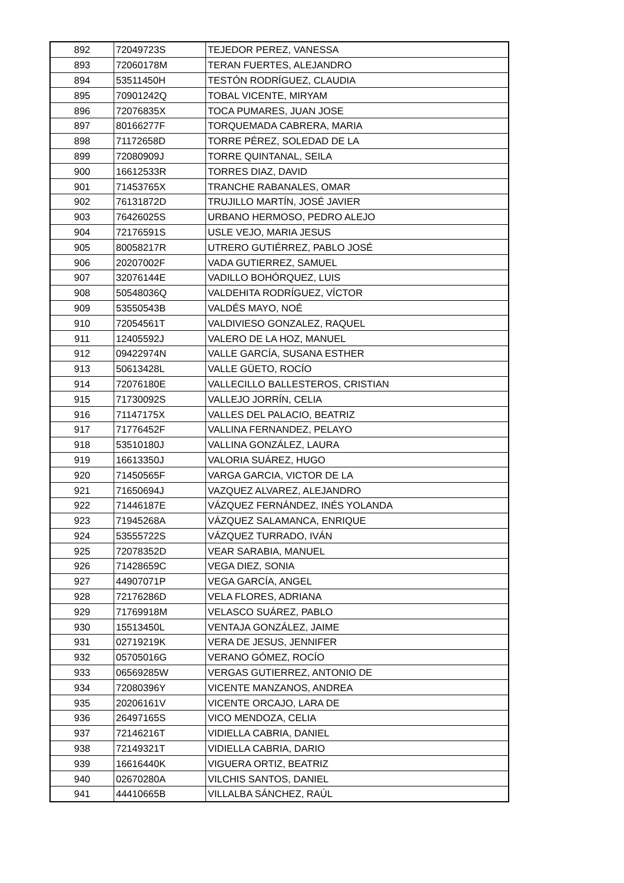| 892 | 72049723S | TEJEDOR PEREZ, VANESSA |
| 893 | 72060178M | TERAN FUERTES, ALEJANDRO |
| 894 | 53511450H | TESTÓN RODRÍGUEZ, CLAUDIA |
| 895 | 70901242Q | TOBAL VICENTE, MIRYAM |
| 896 | 72076835X | TOCA PUMARES, JUAN JOSE |
| 897 | 80166277F | TORQUEMADA CABRERA, MARIA |
| 898 | 71172658D | TORRE PÉREZ, SOLEDAD DE LA |
| 899 | 72080909J | TORRE QUINTANAL, SEILA |
| 900 | 16612533R | TORRES DIAZ, DAVID |
| 901 | 71453765X | TRANCHE RABANALES, OMAR |
| 902 | 76131872D | TRUJILLO MARTÍN, JOSÉ JAVIER |
| 903 | 76426025S | URBANO HERMOSO, PEDRO ALEJO |
| 904 | 72176591S | USLE VEJO, MARIA JESUS |
| 905 | 80058217R | UTRERO GUTIÉRREZ, PABLO JOSÉ |
| 906 | 20207002F | VADA GUTIERREZ, SAMUEL |
| 907 | 32076144E | VADILLO BOHÓRQUEZ, LUIS |
| 908 | 50548036Q | VALDEHITA RODRÍGUEZ, VÍCTOR |
| 909 | 53550543B | VALDÉS MAYO, NOÉ |
| 910 | 72054561T | VALDIVIESO GONZALEZ, RAQUEL |
| 911 | 12405592J | VALERO DE LA HOZ, MANUEL |
| 912 | 09422974N | VALLE GARCÍA, SUSANA ESTHER |
| 913 | 50613428L | VALLE GÜETO, ROCÍO |
| 914 | 72076180E | VALLECILLO BALLESTEROS, CRISTIAN |
| 915 | 71730092S | VALLEJO JORRÍN, CELIA |
| 916 | 71147175X | VALLES DEL PALACIO, BEATRIZ |
| 917 | 71776452F | VALLINA FERNANDEZ, PELAYO |
| 918 | 53510180J | VALLINA GONZÁLEZ, LAURA |
| 919 | 16613350J | VALORIA SUÁREZ, HUGO |
| 920 | 71450565F | VARGA GARCIA, VICTOR DE LA |
| 921 | 71650694J | VAZQUEZ ALVAREZ, ALEJANDRO |
| 922 | 71446187E | VÁZQUEZ FERNÁNDEZ, INÉS YOLANDA |
| 923 | 71945268A | VÁZQUEZ SALAMANCA, ENRIQUE |
| 924 | 53555722S | VÁZQUEZ TURRADO, IVÁN |
| 925 | 72078352D | VEAR SARABIA, MANUEL |
| 926 | 71428659C | VEGA DIEZ, SONIA |
| 927 | 44907071P | VEGA GARCÍA, ANGEL |
| 928 | 72176286D | VELA FLORES, ADRIANA |
| 929 | 71769918M | VELASCO SUÁREZ, PABLO |
| 930 | 15513450L | VENTAJA GONZÁLEZ, JAIME |
| 931 | 02719219K | VERA DE JESUS, JENNIFER |
| 932 | 05705016G | VERANO GÓMEZ, ROCÍO |
| 933 | 06569285W | VERGAS GUTIERREZ, ANTONIO DE |
| 934 | 72080396Y | VICENTE MANZANOS, ANDREA |
| 935 | 20206161V | VICENTE ORCAJO, LARA DE |
| 936 | 26497165S | VICO MENDOZA, CELIA |
| 937 | 72146216T | VIDIELLA CABRIA, DANIEL |
| 938 | 72149321T | VIDIELLA CABRIA, DARIO |
| 939 | 16616440K | VIGUERA ORTIZ, BEATRIZ |
| 940 | 02670280A | VILCHIS SANTOS, DANIEL |
| 941 | 44410665B | VILLALBA SÁNCHEZ, RAÚL |